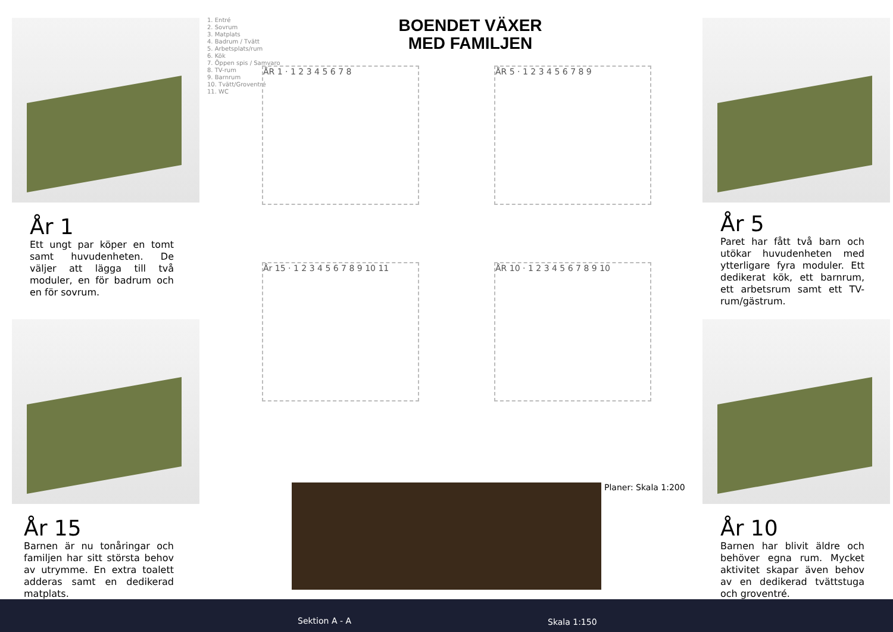År 1
Ett ungt par köper en tomt samt huvudenheten. De väljer att lägga till två moduler, en för badrum och en för sovrum.
År 15
Barnen är nu tonåringar och familjen har sitt största behov av utrymme. En extra toalett adderas samt en dedikerad matplats.
1. Entré
2. Sovrum
3. Matplats
4. Badrum / Tvätt
5. Arbetsplats/rum
6. Kök
7. Öppen spis / Samvaro
8. TV-rum
9. Barnrum
10. Tvätt/Groventré
11. WC
BOENDET VÄXER MED FAMILJEN
ÅR 1 · 1 2 3 4 5 6 7 8 ÅR 5 · 1 2 3 4 5 6 7 8 9
År 15 · 1 2 3 4 5 6 7 8 9 10 11
ÅR 10 · 1 2 3 4 5 6 7 8 9 10
Planer: Skala 1:200
År 5
Paret har fått två barn och utökar huvudenheten med ytterligare fyra moduler. Ett dedikerat kök, ett barnrum, ett arbetsrum samt ett TV-rum/gästrum.
År 10
Barnen har blivit äldre och behöver egna rum. Mycket aktivitet skapar även behov av en dedikerad tvättstuga och groventré.
Sektion A - A Skala 1:150